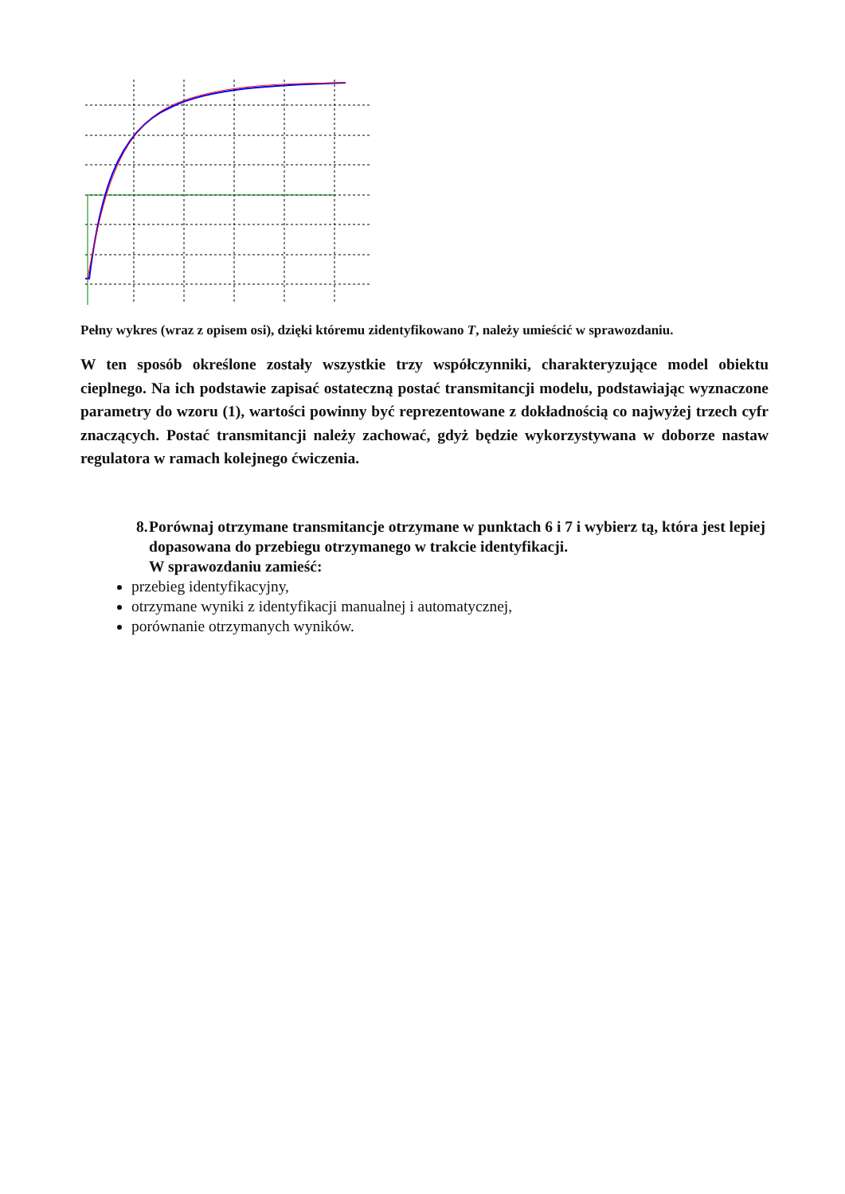Pełny wykres (wraz z opisem osi), dzięki któremu zidentyfikowano T, należy umieścić w sprawozdaniu.
W ten sposób określone zostały wszystkie trzy współczynniki, charakteryzujące model obiektu cieplnego. Na ich podstawie zapisać ostateczną postać transmitancji modelu, podstawiając wyznaczone parametry do wzoru (1), wartości powinny być reprezentowane z dokładnością co najwyżej trzech cyfr znaczących. Postać transmitancji należy zachować, gdyż będzie wykorzystywana w doborze nastaw regulatora w ramach kolejnego ćwiczenia.
8. Porównaj otrzymane transmitancje otrzymane w punktach 6 i 7 i wybierz tą, która jest lepiej dopasowana do przebiegu otrzymanego w trakcie identyfikacji.
W sprawozdaniu zamieść:
przebieg identyfikacyjny,
otrzymane wyniki z identyfikacji manualnej i automatycznej,
porównanie otrzymanych wyników.